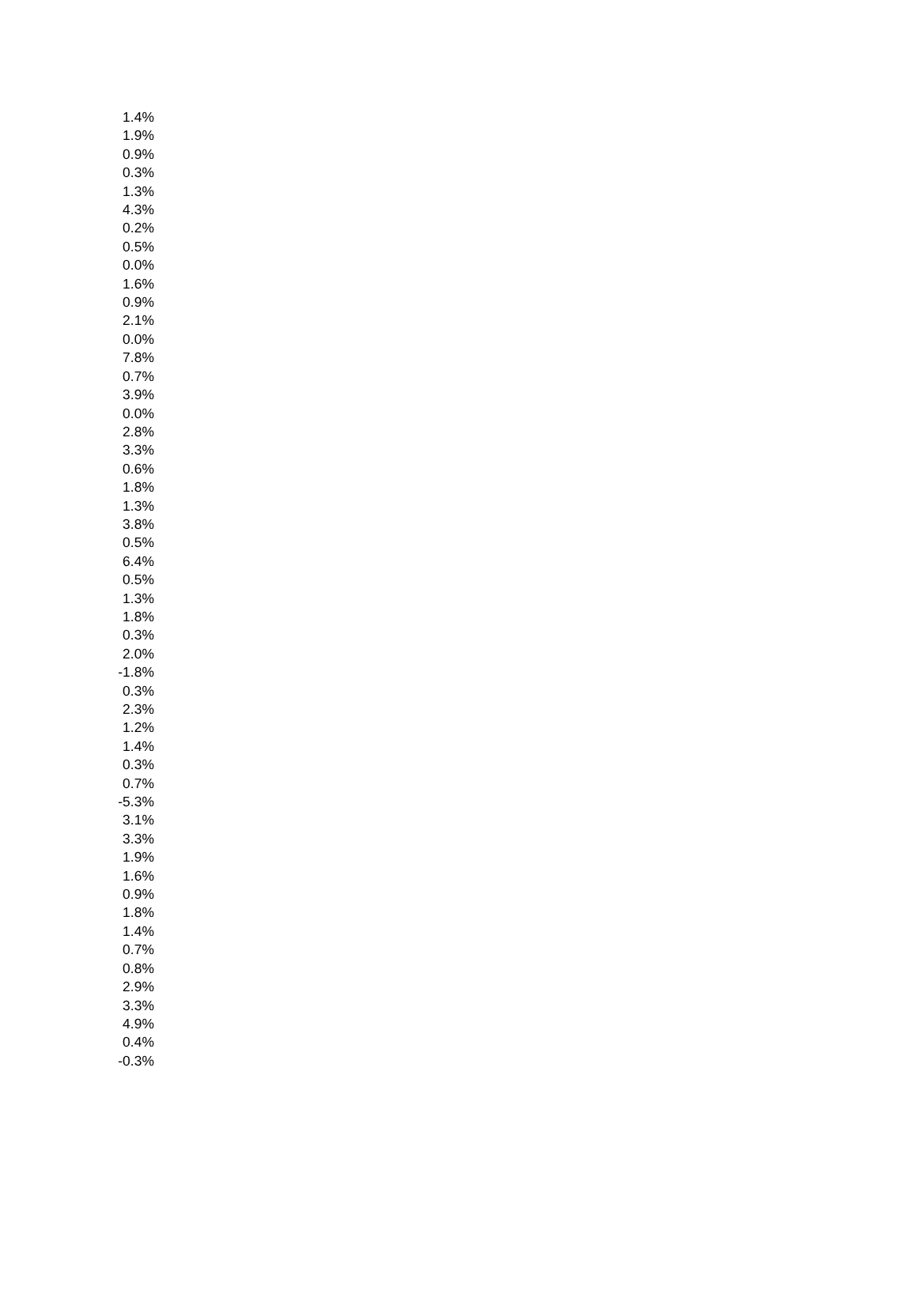| 1.4% |
| 1.9% |
| 0.9% |
| 0.3% |
| 1.3% |
| 4.3% |
| 0.2% |
| 0.5% |
| 0.0% |
| 1.6% |
| 0.9% |
| 2.1% |
| 0.0% |
| 7.8% |
| 0.7% |
| 3.9% |
| 0.0% |
| 2.8% |
| 3.3% |
| 0.6% |
| 1.8% |
| 1.3% |
| 3.8% |
| 0.5% |
| 6.4% |
| 0.5% |
| 1.3% |
| 1.8% |
| 0.3% |
| 2.0% |
| -1.8% |
| 0.3% |
| 2.3% |
| 1.2% |
| 1.4% |
| 0.3% |
| 0.7% |
| -5.3% |
| 3.1% |
| 3.3% |
| 1.9% |
| 1.6% |
| 0.9% |
| 1.8% |
| 1.4% |
| 0.7% |
| 0.8% |
| 2.9% |
| 3.3% |
| 4.9% |
| 0.4% |
| -0.3% |